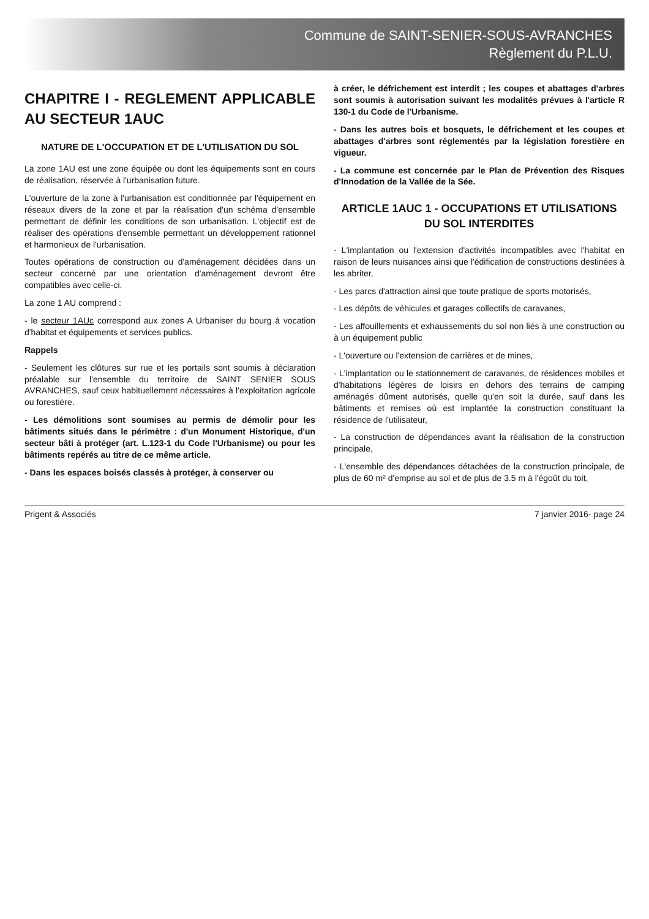Commune de SAINT-SENIER-SOUS-AVRANCHES
Règlement du P.L.U.
CHAPITRE I - REGLEMENT APPLICABLE AU SECTEUR 1AUC
NATURE DE L'OCCUPATION ET DE L'UTILISATION DU SOL
La zone 1AU est une zone équipée ou dont les équipements sont en cours de réalisation, réservée à l'urbanisation future.
L'ouverture de la zone à l'urbanisation est conditionnée par l'équipement en réseaux divers de la zone et par la réalisation d'un schéma d'ensemble permettant de définir les conditions de son urbanisation. L'objectif est de réaliser des opérations d'ensemble permettant un développement rationnel et harmonieux de l'urbanisation.
Toutes opérations de construction ou d'aménagement décidées dans un secteur concerné par une orientation d'aménagement devront être compatibles avec celle-ci.
La zone 1 AU comprend :
- le secteur 1AUc correspond aux zones A Urbaniser du bourg à vocation d'habitat et équipements et services publics.
Rappels
- Seulement les clôtures sur rue et les portails sont soumis à déclaration préalable sur l'ensemble du territoire de SAINT SENIER SOUS AVRANCHES, sauf ceux habituellement nécessaires à l'exploitation agricole ou forestière.
- Les démolitions sont soumises au permis de démolir pour les bâtiments situés dans le périmètre : d'un Monument Historique, d'un secteur bâti à protéger (art. L.123-1 du Code l'Urbanisme) ou pour les bâtiments repérés au titre de ce même article.
- Dans les espaces boisés classés à protéger, à conserver ou
à créer, le défrichement est interdit ; les coupes et abattages d'arbres sont soumis à autorisation suivant les modalités prévues à l'article R 130-1 du Code de l'Urbanisme.
- Dans les autres bois et bosquets, le défrichement et les coupes et abattages d'arbres sont réglementés par la législation forestière en vigueur.
- La commune est concernée par le Plan de Prévention des Risques d'Innodation de la Vallée de la Sée.
ARTICLE 1AUC 1 - OCCUPATIONS ET UTILISATIONS DU SOL INTERDITES
- L'implantation ou l'extension d'activités incompatibles avec l'habitat en raison de leurs nuisances ainsi que l'édification de constructions destinées à les abriter,
- Les parcs d'attraction ainsi que toute pratique de sports motorisés,
- Les dépôts de véhicules et garages collectifs de caravanes,
- Les affouillements et exhaussements du sol non liés à une construction ou à un équipement public
- L'ouverture ou l'extension de carrières et de mines,
- L'implantation ou le stationnement de caravanes, de résidences mobiles et d'habitations légères de loisirs en dehors des terrains de camping aménagés dûment autorisés, quelle qu'en soit la durée, sauf dans les bâtiments et remises où est implantée la construction constituant la résidence de l'utilisateur,
- La construction de dépendances avant la réalisation de la construction principale,
- L'ensemble des dépendances détachées de la construction principale, de plus de 60 m² d'emprise au sol et de plus de 3.5 m à l'égoût du toit,
Prigent & Associés 7 janvier 2016- page 24